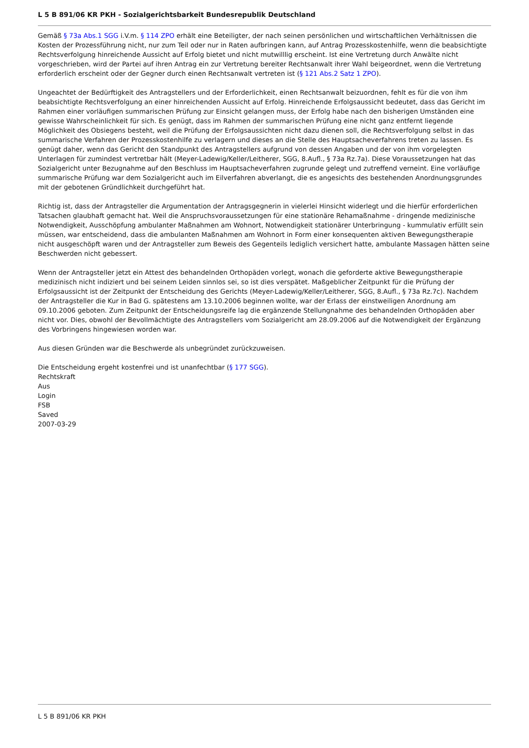L 5 B 891/06 KR PKH - Sozialgerichtsbarkeit Bundesrepublik Deutschland
Gemäß § 73a Abs.1 SGG i.V.m. § 114 ZPO erhält eine Beteiligter, der nach seinen persönlichen und wirtschaftlichen Verhältnissen die Kosten der Prozessführung nicht, nur zum Teil oder nur in Raten aufbringen kann, auf Antrag Prozesskostenhilfe, wenn die beabsichtigte Rechtsverfolgung hinreichende Aussicht auf Erfolg bietet und nicht mutwilllig erscheint. Ist eine Vertretung durch Anwälte nicht vorgeschrieben, wird der Partei auf ihren Antrag ein zur Vertretung bereiter Rechtsanwalt ihrer Wahl beigeordnet, wenn die Vertretung erforderlich erscheint oder der Gegner durch einen Rechtsanwalt vertreten ist (§ 121 Abs.2 Satz 1 ZPO).
Ungeachtet der Bedürftigkeit des Antragstellers und der Erforderlichkeit, einen Rechtsanwalt beizuordnen, fehlt es für die von ihm beabsichtigte Rechtsverfolgung an einer hinreichenden Aussicht auf Erfolg. Hinreichende Erfolgsaussicht bedeutet, dass das Gericht im Rahmen einer vorläufigen summarischen Prüfung zur Einsicht gelangen muss, der Erfolg habe nach den bisherigen Umständen eine gewisse Wahrscheinlichkeit für sich. Es genügt, dass im Rahmen der summarischen Prüfung eine nicht ganz entfernt liegende Möglichkeit des Obsiegens besteht, weil die Prüfung der Erfolgsaussichten nicht dazu dienen soll, die Rechtsverfolgung selbst in das summarische Verfahren der Prozesskostenhilfe zu verlagern und dieses an die Stelle des Hauptsacheverfahrens treten zu lassen. Es genügt daher, wenn das Gericht den Standpunkt des Antragstellers aufgrund von dessen Angaben und der von ihm vorgelegten Unterlagen für zumindest vertretbar hält (Meyer-Ladewig/Keller/Leitherer, SGG, 8.Aufl., § 73a Rz.7a). Diese Voraussetzungen hat das Sozialgericht unter Bezugnahme auf den Beschluss im Hauptsacheverfahren zugrunde gelegt und zutreffend verneint. Eine vorläufige summarische Prüfung war dem Sozialgericht auch im Eilverfahren abverlangt, die es angesichts des bestehenden Anordnungsgrundes mit der gebotenen Gründlichkeit durchgeführt hat.
Richtig ist, dass der Antragsteller die Argumentation der Antragsgegnerin in vielerlei Hinsicht widerlegt und die hierfür erforderlichen Tatsachen glaubhaft gemacht hat. Weil die Anspruchsvoraussetzungen für eine stationäre Rehamaßnahme - dringende medizinische Notwendigkeit, Ausschöpfung ambulanter Maßnahmen am Wohnort, Notwendigkeit stationärer Unterbringung - kummulativ erfüllt sein müssen, war entscheidend, dass die ambulanten Maßnahmen am Wohnort in Form einer konsequenten aktiven Bewegungstherapie nicht ausgeschöpft waren und der Antragsteller zum Beweis des Gegenteils lediglich versichert hatte, ambulante Massagen hätten seine Beschwerden nicht gebessert.
Wenn der Antragsteller jetzt ein Attest des behandelnden Orthopäden vorlegt, wonach die geforderte aktive Bewegungstherapie medizinisch nicht indiziert und bei seinem Leiden sinnlos sei, so ist dies verspätet. Maßgeblicher Zeitpunkt für die Prüfung der Erfolgsaussicht ist der Zeitpunkt der Entscheidung des Gerichts (Meyer-Ladewig/Keller/Leitherer, SGG, 8.Aufl., § 73a Rz.7c). Nachdem der Antragsteller die Kur in Bad G. spätestens am 13.10.2006 beginnen wollte, war der Erlass der einstweiligen Anordnung am 09.10.2006 geboten. Zum Zeitpunkt der Entscheidungsreife lag die ergänzende Stellungnahme des behandelnden Orthopäden aber nicht vor. Dies, obwohl der Bevollmächtigte des Antragstellers vom Sozialgericht am 28.09.2006 auf die Notwendigkeit der Ergänzung des Vorbringens hingewiesen worden war.
Aus diesen Gründen war die Beschwerde als unbegründet zurückzuweisen.
Die Entscheidung ergeht kostenfrei und ist unanfechtbar (§ 177 SGG).
Rechtskraft
Aus
Login
FSB
Saved
2007-03-29
L 5 B 891/06 KR PKH